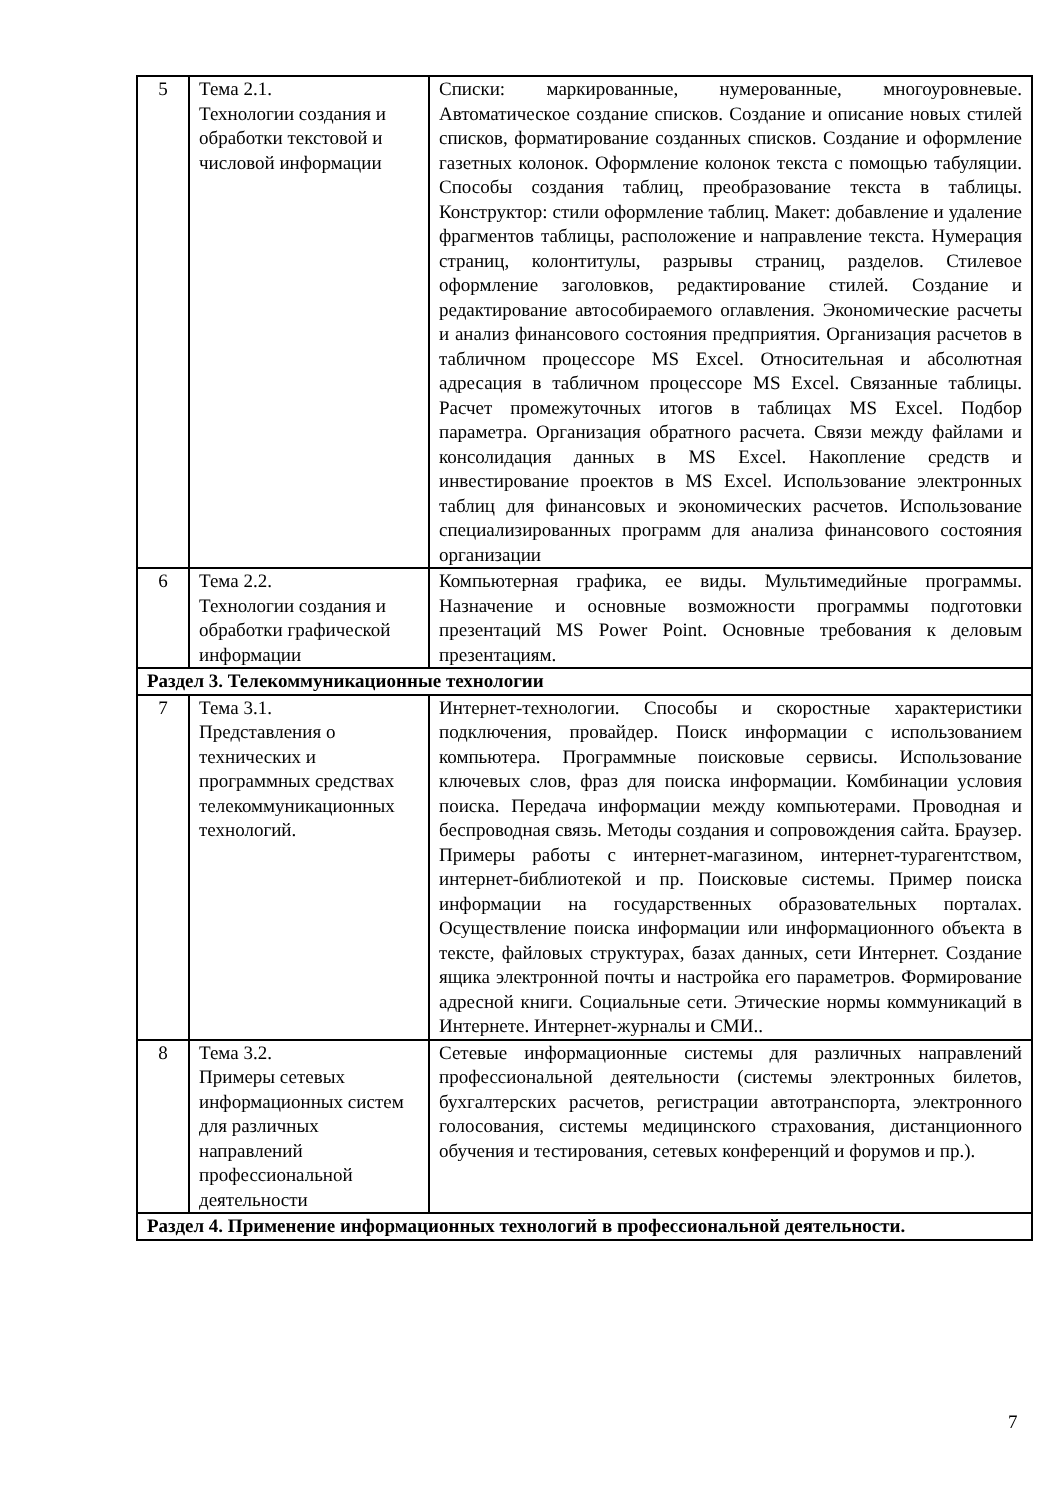| 5 | Тема 2.1. Технологии создания и обработки текстовой и числовой информации | Списки: маркированные, нумерованные, многоуровневые. Автоматическое создание списков. Создание и описание новых стилей списков, форматирование созданных списков. Создание и оформление газетных колонок. Оформление колонок текста с помощью табуляции. Способы создания таблиц, преобразование текста в таблицы. Конструктор: стили оформление таблиц. Макет: добавление и удаление фрагментов таблицы, расположение и направление текста. Нумерация страниц, колонтитулы, разрывы страниц, разделов. Стилевое оформление заголовков, редактирование стилей. Создание и редактирование автособираемого оглавления. Экономические расчеты и анализ финансового состояния предприятия. Организация расчетов в табличном процессоре MS Excel. Относительная и абсолютная адресация в табличном процессоре MS Excel. Связанные таблицы. Расчет промежуточных итогов в таблицах MS Excel. Подбор параметра. Организация обратного расчета. Связи между файлами и консолидация данных в MS Excel. Накопление средств и инвестирование проектов в MS Excel. Использование электронных таблиц для финансовых и экономических расчетов. Использование специализированных программ для анализа финансового состояния организации |
| 6 | Тема 2.2. Технологии создания и обработки графической информации | Компьютерная графика, ее виды. Мультимедийные программы. Назначение и основные возможности программы подготовки презентаций MS Power Point. Основные требования к деловым презентациям. |
| Раздел 3. Телекоммуникационные технологии | | |
| 7 | Тема 3.1. Представления о технических и программных средствах телекоммуникационных технологий. | Интернет-технологии. Способы и скоростные характеристики подключения, провайдер. Поиск информации с использованием компьютера. Программные поисковые сервисы. Использование ключевых слов, фраз для поиска информации. Комбинации условия поиска. Передача информации между компьютерами. Проводная и беспроводная связь. Методы создания и сопровождения сайта. Браузер. Примеры работы с интернет-магазином, интернет-турагентством, интернет-библиотекой и пр. Поисковые системы. Пример поиска информации на государственных образовательных порталах. Осуществление поиска информации или информационного объекта в тексте, файловых структурах, базах данных, сети Интернет. Создание ящика электронной почты и настройка его параметров. Формирование адресной книги. Социальные сети. Этические нормы коммуникаций в Интернете. Интернет-журналы и СМИ.. |
| 8 | Тема 3.2. Примеры сетевых информационных систем для различных направлений профессиональной деятельности | Сетевые информационные системы для различных направлений профессиональной деятельности (системы электронных билетов, бухгалтерских расчетов, регистрации автотранспорта, электронного голосования, системы медицинского страхования, дистанционного обучения и тестирования, сетевых конференций и форумов и пр.). |
| Раздел 4. Применение информационных технологий в профессиональной деятельности. | | |
7